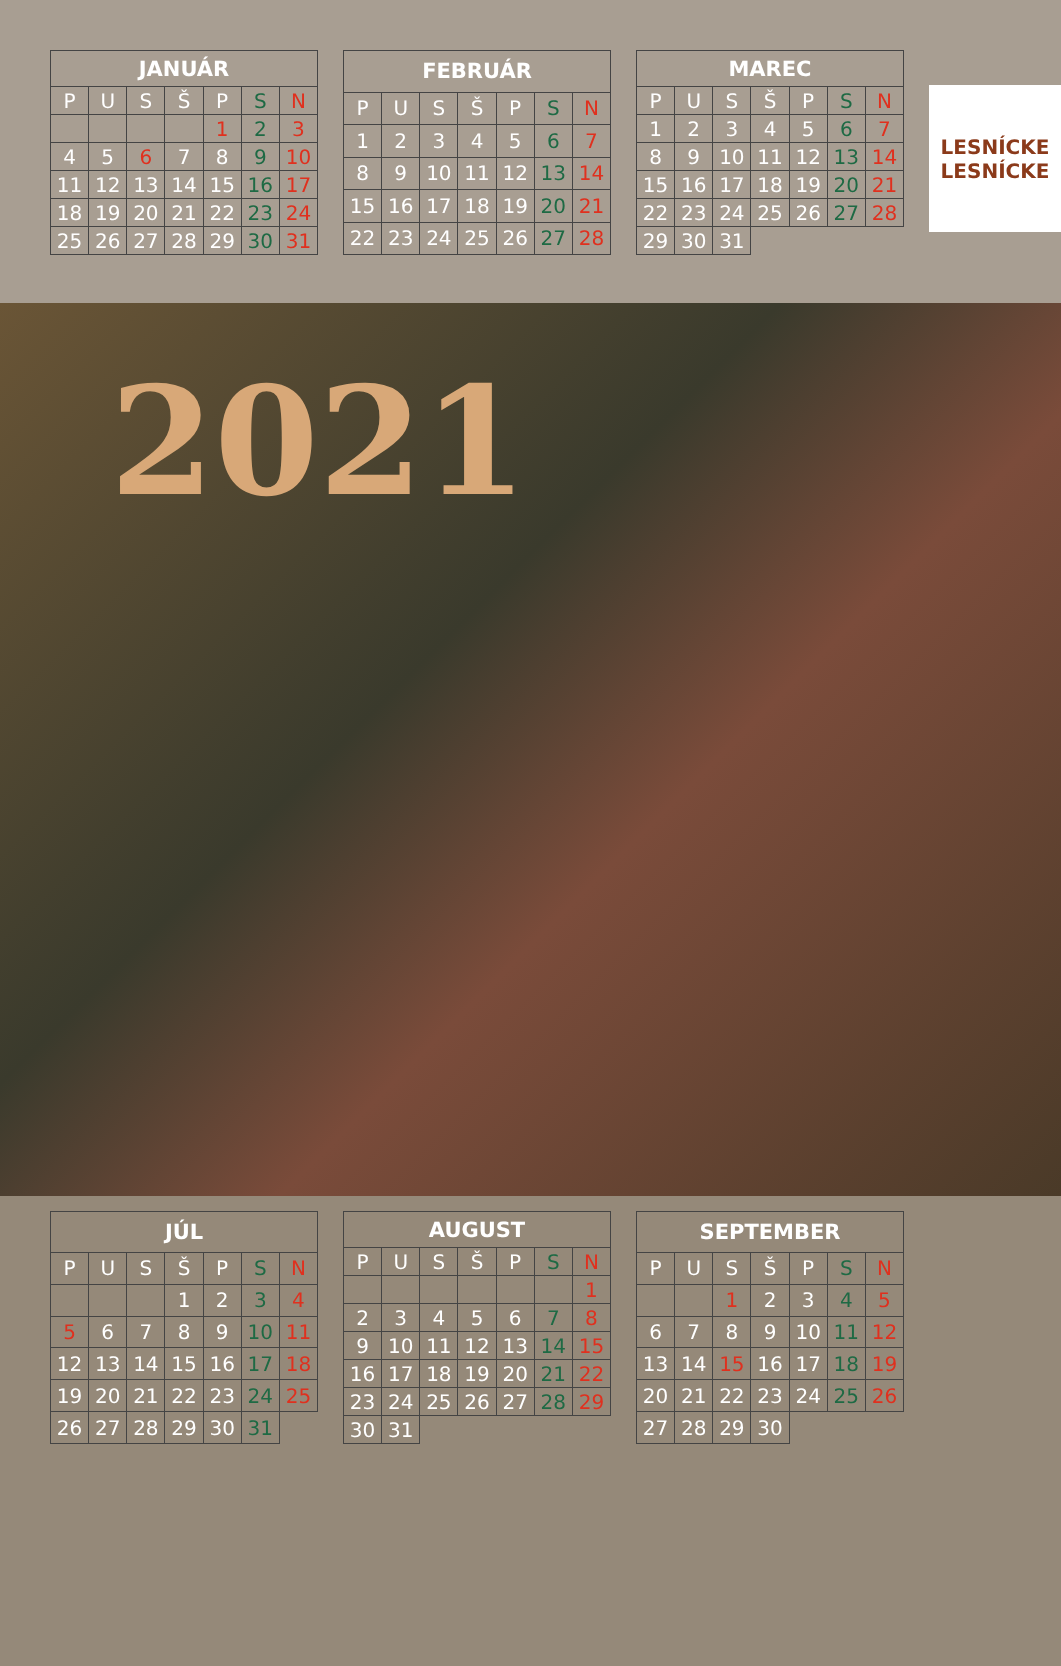| JANUÁR | | | | | | |
| --- | --- | --- | --- | --- | --- | --- |
| P | U | S | Š | P | S | N |
| | | | | 1 | 2 | 3 |
| 4 | 5 | 6 | 7 | 8 | 9 | 10 |
| 11 | 12 | 13 | 14 | 15 | 16 | 17 |
| 18 | 19 | 20 | 21 | 22 | 23 | 24 |
| 25 | 26 | 27 | 28 | 29 | 30 | 31 |
| FEBRUÁR | | | | | | |
| --- | --- | --- | --- | --- | --- | --- |
| P | U | S | Š | P | S | N |
| 1 | 2 | 3 | 4 | 5 | 6 | 7 |
| 8 | 9 | 10 | 11 | 12 | 13 | 14 |
| 15 | 16 | 17 | 18 | 19 | 20 | 21 |
| 22 | 23 | 24 | 25 | 26 | 27 | 28 |
| MAREC | | | | | | |
| --- | --- | --- | --- | --- | --- | --- |
| P | U | S | Š | P | S | N |
| 1 | 2 | 3 | 4 | 5 | 6 | 7 |
| 8 | 9 | 10 | 11 | 12 | 13 | 14 |
| 15 | 16 | 17 | 18 | 19 | 20 | 21 |
| 22 | 23 | 24 | 25 | 26 | 27 | 28 |
| 29 | 30 | 31 | | | | |
LESNÍCKE LESNÍCKE
2021
| JÚL | | | | | | |
| --- | --- | --- | --- | --- | --- | --- |
| P | U | S | Š | P | S | N |
| | | | 1 | 2 | 3 | 4 |
| 5 | 6 | 7 | 8 | 9 | 10 | 11 |
| 12 | 13 | 14 | 15 | 16 | 17 | 18 |
| 19 | 20 | 21 | 22 | 23 | 24 | 25 |
| 26 | 27 | 28 | 29 | 30 | 31 | |
| AUGUST | | | | | | |
| --- | --- | --- | --- | --- | --- | --- |
| P | U | S | Š | P | S | N |
| | | | | | | 1 |
| 2 | 3 | 4 | 5 | 6 | 7 | 8 |
| 9 | 10 | 11 | 12 | 13 | 14 | 15 |
| 16 | 17 | 18 | 19 | 20 | 21 | 22 |
| 23 | 24 | 25 | 26 | 27 | 28 | 29 |
| 30 | 31 | | | | | |
| SEPTEMBER | | | | | | |
| --- | --- | --- | --- | --- | --- | --- |
| P | U | S | Š | P | S | N |
| | | 1 | 2 | 3 | 4 | 5 |
| 6 | 7 | 8 | 9 | 10 | 11 | 12 |
| 13 | 14 | 15 | 16 | 17 | 18 | 19 |
| 20 | 21 | 22 | 23 | 24 | 25 | 26 |
| 27 | 28 | 29 | 30 | | | |